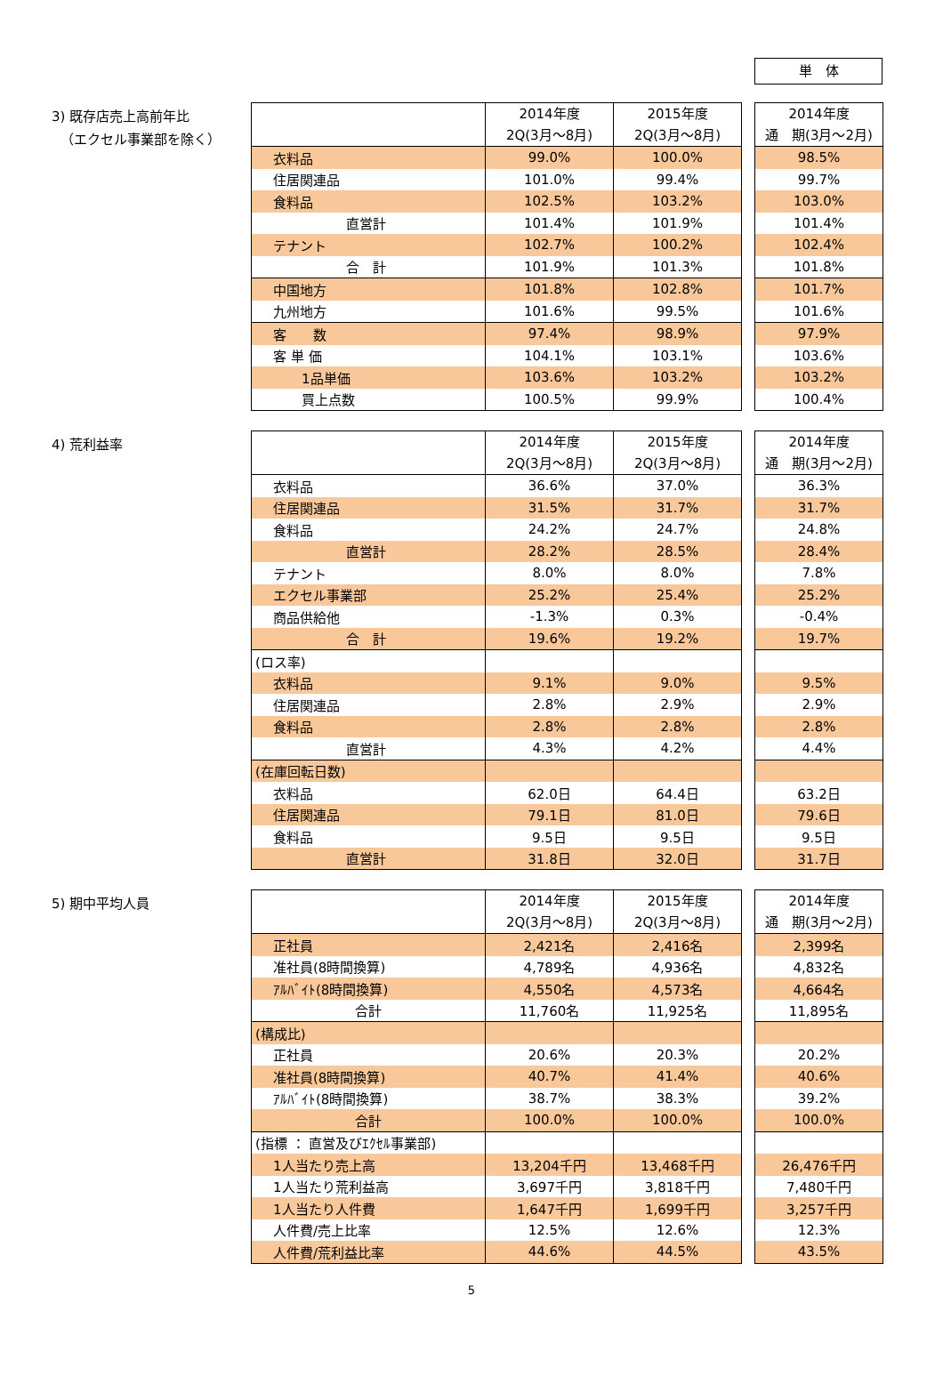単　体
3) 既存店売上高前年比
（エクセル事業部を除く）
| | 2014年度 2Q(3月～8月) | 2015年度 2Q(3月～8月) | | 2014年度 通 期(3月～2月) |
| --- | --- | --- | --- | --- |
| 衣料品 | 99.0% | 100.0% | | 98.5% |
| 住居関連品 | 101.0% | 99.4% | | 99.7% |
| 食料品 | 102.5% | 103.2% | | 103.0% |
| 直営計 | 101.4% | 101.9% | | 101.4% |
| テナント | 102.7% | 100.2% | | 102.4% |
| 合 計 | 101.9% | 101.3% | | 101.8% |
| 中国地方 | 101.8% | 102.8% | | 101.7% |
| 九州地方 | 101.6% | 99.5% | | 101.6% |
| 客 数 | 97.4% | 98.9% | | 97.9% |
| 客 単 価 | 104.1% | 103.1% | | 103.6% |
| 1品単価 | 103.6% | 103.2% | | 103.2% |
| 買上点数 | 100.5% | 99.9% | | 100.4% |
4) 荒利益率
| | 2014年度 2Q(3月～8月) | 2015年度 2Q(3月～8月) | | 2014年度 通 期(3月～2月) |
| --- | --- | --- | --- | --- |
| 衣料品 | 36.6% | 37.0% | | 36.3% |
| 住居関連品 | 31.5% | 31.7% | | 31.7% |
| 食料品 | 24.2% | 24.7% | | 24.8% |
| 直営計 | 28.2% | 28.5% | | 28.4% |
| テナント | 8.0% | 8.0% | | 7.8% |
| エクセル事業部 | 25.2% | 25.4% | | 25.2% |
| 商品供給他 | -1.3% | 0.3% | | -0.4% |
| 合 計 | 19.6% | 19.2% | | 19.7% |
| (ロス率) | | | | |
| 衣料品 | 9.1% | 9.0% | | 9.5% |
| 住居関連品 | 2.8% | 2.9% | | 2.9% |
| 食料品 | 2.8% | 2.8% | | 2.8% |
| 直営計 | 4.3% | 4.2% | | 4.4% |
| (在庫回転日数) | | | | |
| 衣料品 | 62.0日 | 64.4日 | | 63.2日 |
| 住居関連品 | 79.1日 | 81.0日 | | 79.6日 |
| 食料品 | 9.5日 | 9.5日 | | 9.5日 |
| 直営計 | 31.8日 | 32.0日 | | 31.7日 |
5) 期中平均人員
| | 2014年度 2Q(3月～8月) | 2015年度 2Q(3月～8月) | | 2014年度 通 期(3月～2月) |
| --- | --- | --- | --- | --- |
| 正社員 | 2,421名 | 2,416名 | | 2,399名 |
| 准社員(8時間換算) | 4,789名 | 4,936名 | | 4,832名 |
| ｱﾙﾊﾞｲﾄ(8時間換算) | 4,550名 | 4,573名 | | 4,664名 |
| 合計 | 11,760名 | 11,925名 | | 11,895名 |
| (構成比) | | | | |
| 正社員 | 20.6% | 20.3% | | 20.2% |
| 准社員(8時間換算) | 40.7% | 41.4% | | 40.6% |
| ｱﾙﾊﾞｲﾄ(8時間換算) | 38.7% | 38.3% | | 39.2% |
| 合計 | 100.0% | 100.0% | | 100.0% |
| (指標 ： 直営及びｴｸｾﾙ事業部) | | | | |
| 1人当たり売上高 | 13,204千円 | 13,468千円 | | 26,476千円 |
| 1人当たり荒利益高 | 3,697千円 | 3,818千円 | | 7,480千円 |
| 1人当たり人件費 | 1,647千円 | 1,699千円 | | 3,257千円 |
| 人件費/売上比率 | 12.5% | 12.6% | | 12.3% |
| 人件費/荒利益比率 | 44.6% | 44.5% | | 43.5% |
5